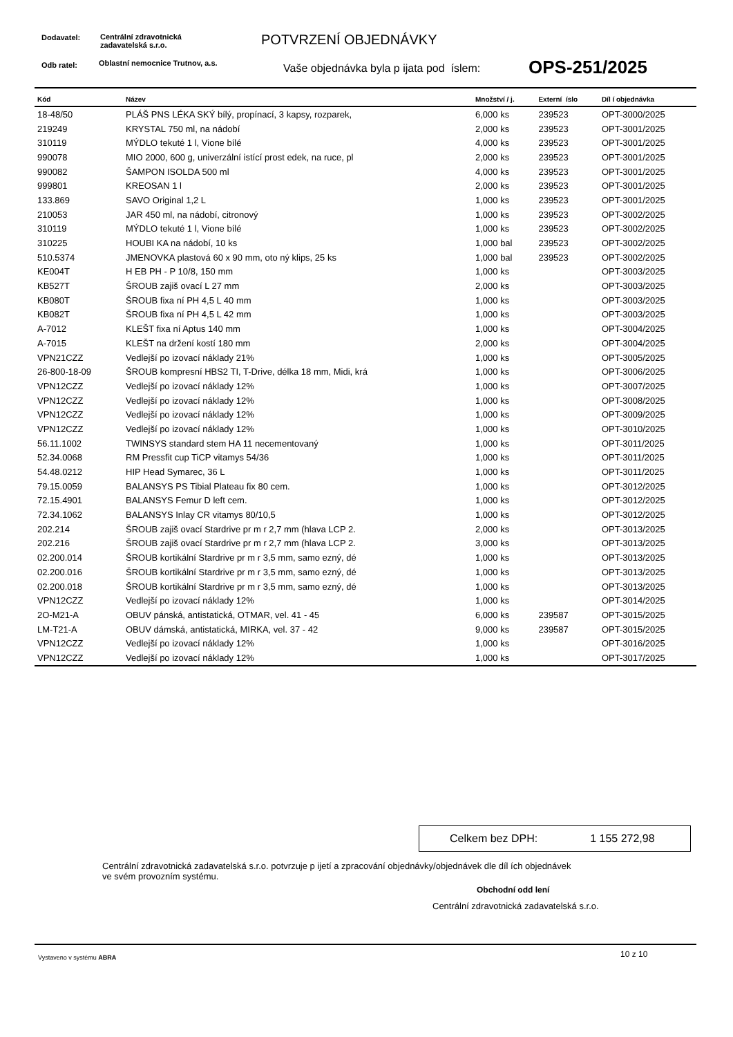Dodavatel:
Centrální zdravotnická
zadavatelská s.r.o.
POTVRZENÍ OBJEDNÁVKY
Odb ratel:
Oblastní nemocnice Trutnov, a.s.
Vaše objednávka byla p ijata pod íslem:
OPS-251/2025
| Kód | Název | Množství / j. | Externí íslo | Díl í objednávka |
| --- | --- | --- | --- | --- |
| 18-48/50 | PLÁŠ PNS LÉKA SKÝ bílý, propínací, 3 kapsy, rozparek, | 6,000 ks | 239523 | OPT-3000/2025 |
| 219249 | KRYSTAL 750 ml, na nádobí | 2,000 ks | 239523 | OPT-3001/2025 |
| 310119 | MÝDLO tekuté 1 l, Vione bílé | 4,000 ks | 239523 | OPT-3001/2025 |
| 990078 | MIO 2000, 600 g, univerzální istící prost edek, na ruce, pl | 2,000 ks | 239523 | OPT-3001/2025 |
| 990082 | ŠAMPON ISOLDA 500 ml | 4,000 ks | 239523 | OPT-3001/2025 |
| 999801 | KREOSAN 1 l | 2,000 ks | 239523 | OPT-3001/2025 |
| 133.869 | SAVO Original 1,2 L | 1,000 ks | 239523 | OPT-3001/2025 |
| 210053 | JAR 450 ml, na nádobí, citronový | 1,000 ks | 239523 | OPT-3002/2025 |
| 310119 | MÝDLO tekuté 1 l, Vione bílé | 1,000 ks | 239523 | OPT-3002/2025 |
| 310225 | HOUBI KA na nádobí, 10 ks | 1,000 bal | 239523 | OPT-3002/2025 |
| 510.5374 | JMENOVKA plastová 60 x 90 mm, oto ný klips, 25 ks | 1,000 bal | 239523 | OPT-3002/2025 |
| KE004T | H EB PH - P 10/8, 150 mm | 1,000 ks | | OPT-3003/2025 |
| KB527T | ŠROUB zajiš ovací L 27 mm | 2,000 ks | | OPT-3003/2025 |
| KB080T | ŠROUB fixa ní PH 4,5 L 40 mm | 1,000 ks | | OPT-3003/2025 |
| KB082T | ŠROUB fixa ní PH 4,5 L 42 mm | 1,000 ks | | OPT-3003/2025 |
| A-7012 | KLEŠT fixa ní Aptus 140 mm | 1,000 ks | | OPT-3004/2025 |
| A-7015 | KLEŠT na držení kostí 180 mm | 2,000 ks | | OPT-3004/2025 |
| VPN21CZZ | Vedlejší po izovací náklady 21% | 1,000 ks | | OPT-3005/2025 |
| 26-800-18-09 | ŠROUB kompresní HBS2 TI, T-Drive, délka 18 mm, Midi, krá | 1,000 ks | | OPT-3006/2025 |
| VPN12CZZ | Vedlejší po izovací náklady 12% | 1,000 ks | | OPT-3007/2025 |
| VPN12CZZ | Vedlejší po izovací náklady 12% | 1,000 ks | | OPT-3008/2025 |
| VPN12CZZ | Vedlejší po izovací náklady 12% | 1,000 ks | | OPT-3009/2025 |
| VPN12CZZ | Vedlejší po izovací náklady 12% | 1,000 ks | | OPT-3010/2025 |
| 56.11.1002 | TWINSYS standard stem HA 11 necementovaný | 1,000 ks | | OPT-3011/2025 |
| 52.34.0068 | RM Pressfit cup TiCP vitamys 54/36 | 1,000 ks | | OPT-3011/2025 |
| 54.48.0212 | HIP Head Symarec, 36 L | 1,000 ks | | OPT-3011/2025 |
| 79.15.0059 | BALANSYS PS Tibial Plateau fix 80 cem. | 1,000 ks | | OPT-3012/2025 |
| 72.15.4901 | BALANSYS Femur D left cem. | 1,000 ks | | OPT-3012/2025 |
| 72.34.1062 | BALANSYS Inlay CR vitamys 80/10,5 | 1,000 ks | | OPT-3012/2025 |
| 202.214 | ŠROUB zajiš ovací Stardrive pr m r 2,7 mm (hlava LCP 2. | 2,000 ks | | OPT-3013/2025 |
| 202.216 | ŠROUB zajiš ovací Stardrive pr m r 2,7 mm (hlava LCP 2. | 3,000 ks | | OPT-3013/2025 |
| 02.200.014 | ŠROUB kortikální Stardrive pr m r 3,5 mm, samo ezný, dé | 1,000 ks | | OPT-3013/2025 |
| 02.200.016 | ŠROUB kortikální Stardrive pr m r 3,5 mm, samo ezný, dé | 1,000 ks | | OPT-3013/2025 |
| 02.200.018 | ŠROUB kortikální Stardrive pr m r 3,5 mm, samo ezný, dé | 1,000 ks | | OPT-3013/2025 |
| VPN12CZZ | Vedlejší po izovací náklady 12% | 1,000 ks | | OPT-3014/2025 |
| 2O-M21-A | OBUV pánská, antistatická, OTMAR, vel. 41 - 45 | 6,000 ks | 239587 | OPT-3015/2025 |
| LM-T21-A | OBUV dámská, antistatická, MIRKA, vel. 37 - 42 | 9,000 ks | 239587 | OPT-3015/2025 |
| VPN12CZZ | Vedlejší po izovací náklady 12% | 1,000 ks | | OPT-3016/2025 |
| VPN12CZZ | Vedlejší po izovací náklady 12% | 1,000 ks | | OPT-3017/2025 |
Celkem bez DPH: 1 155 272,98
Centrální zdravotnická zadavatelská s.r.o. potvrzuje p ijetí a zpracování objednávky/objednávek dle díl ích objednávek
ve svém provozním systému.
Obchodní odd lení
Centrální zdravotnická zadavatelská s.r.o.
Vystaveno v systému ABRA 10 z 10